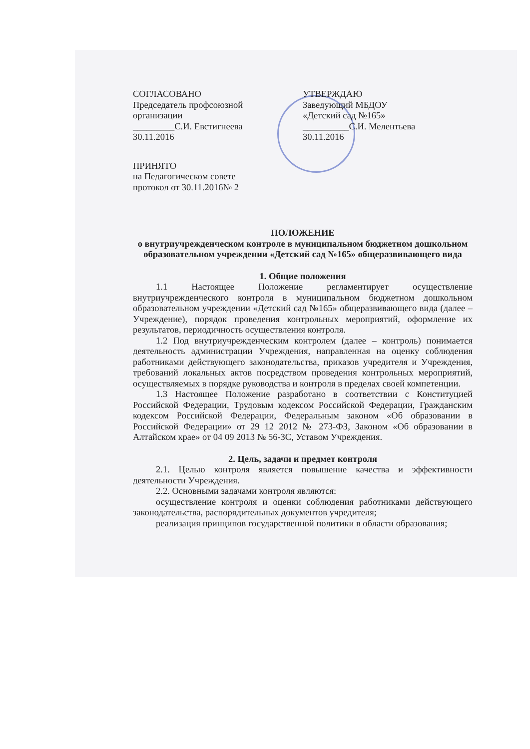СОГЛАСОВАНО
Председатель профсоюзной
организации
_________С.И. Евстигнеева
30.11.2016
УТВЕРЖДАЮ
Заведующий МБДОУ
«Детский сад №165»
__________С.И. Мелентьева
30.11.2016
ПРИНЯТО
на Педагогическом совете
протокол от 30.11.2016№ 2
ПОЛОЖЕНИЕ
о внутриучрежденческом контроле в муниципальном бюджетном дошкольном образовательном учреждении «Детский сад №165» общеразвивающего вида
1. Общие положения
1.1 Настоящее Положение регламентирует осуществление внутриучрежденческого контроля в муниципальном бюджетном дошкольном образовательном учреждении «Детский сад №165» общеразвивающего вида (далее – Учреждение), порядок проведения контрольных мероприятий, оформление их результатов, периодичность осуществления контроля.
1.2 Под внутриучрежденческим контролем (далее – контроль) понимается деятельность администрации Учреждения, направленная на оценку соблюдения работниками действующего законодательства, приказов учредителя и Учреждения, требований локальных актов посредством проведения контрольных мероприятий, осуществляемых в порядке руководства и контроля в пределах своей компетенции.
1.3 Настоящее Положение разработано в соответствии с Конституцией Российской Федерации, Трудовым кодексом Российской Федерации, Гражданским кодексом Российской Федерации, Федеральным законом «Об образовании в Российской Федерации» от 29 12 2012 № 273-ФЗ, Законом «Об образовании в Алтайском крае» от 04 09 2013 № 56-ЗС, Уставом Учреждения.
2. Цель, задачи и предмет контроля
2.1. Целью контроля является повышение качества и эффективности деятельности Учреждения.
2.2. Основными задачами контроля являются:
осуществление контроля и оценки соблюдения работниками действующего законодательства, распорядительных документов учредителя;
реализация принципов государственной политики в области образования;